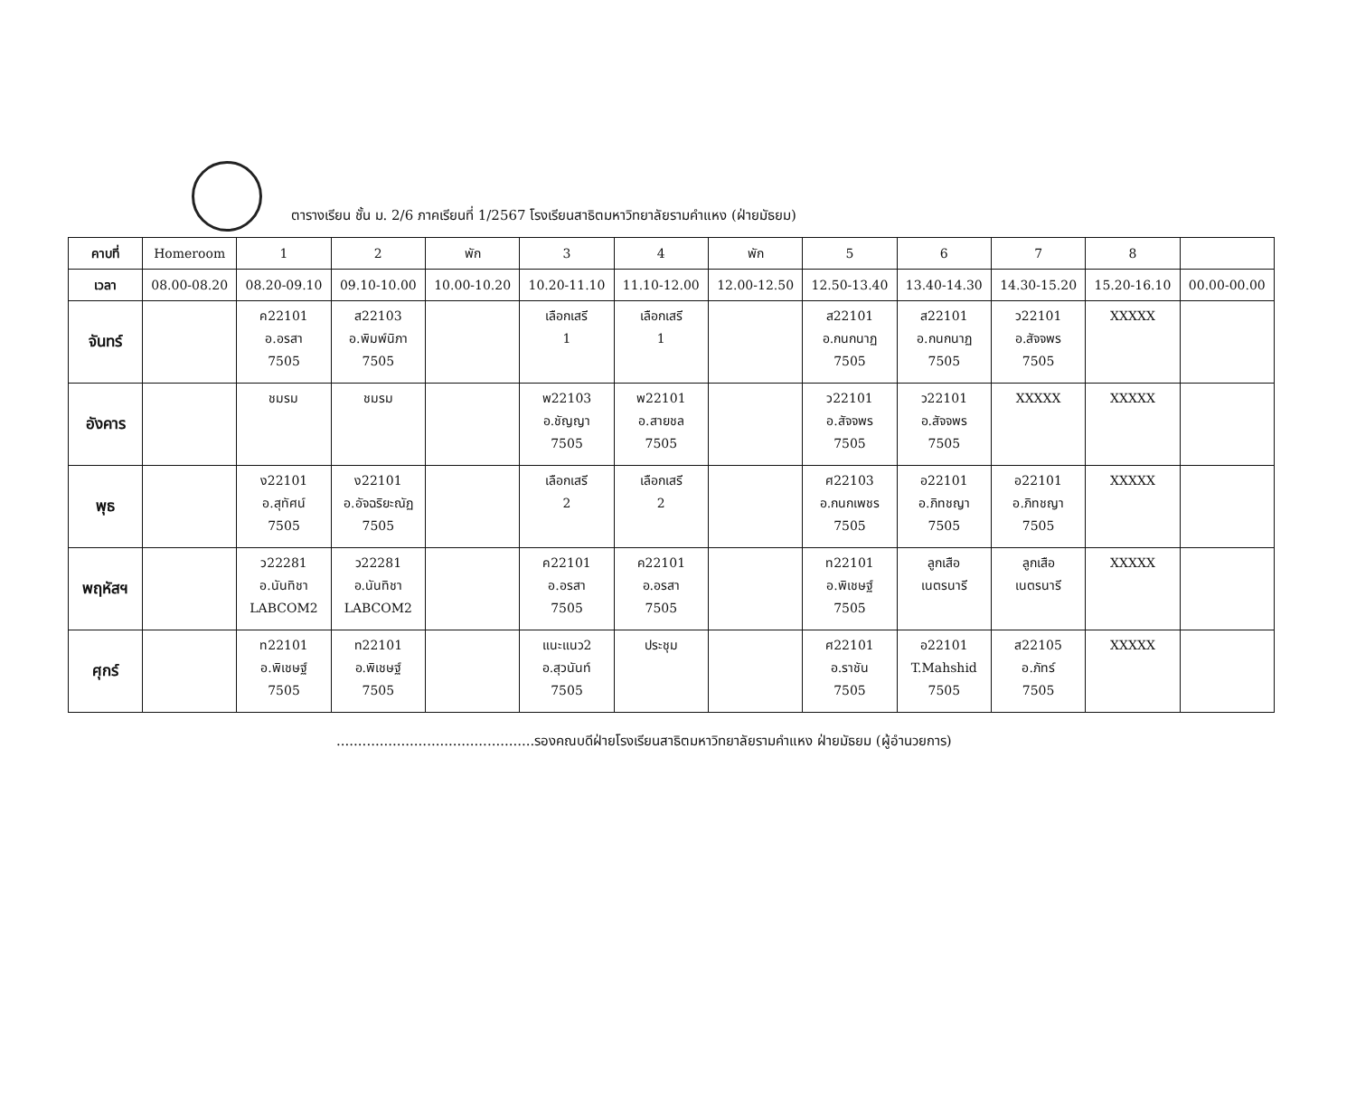ตารางเรียน ชั้น ม. 2/6 ภาคเรียนที่ 1/2567 โรงเรียนสาธิตมหาวิทยาลัยรามคำแหง (ฝ่ายมัธยม)
| คาบที่ | Homeroom | 1 | 2 | พัก | 3 | 4 | พัก | 5 | 6 | 7 | 8 | |
| --- | --- | --- | --- | --- | --- | --- | --- | --- | --- | --- | --- | --- |
| เวลา | 08.00-08.20 | 08.20-09.10 | 09.10-10.00 | 10.00-10.20 | 10.20-11.10 | 11.10-12.00 | 12.00-12.50 | 12.50-13.40 | 13.40-14.30 | 14.30-15.20 | 15.20-16.10 | 00.00-00.00 |
| จันทร์ | | ค22101 อ.อรสา 7505 | ส22103 อ.พิมพ์นิภา 7505 | | เลือกเสรี 1 | เลือกเสรี 1 | | ส22101 อ.กนกนาฏ 7505 | ส22101 อ.กนกนาฏ 7505 | ว22101 อ.สัจจพร 7505 | XXXXX | |
| อังคาร | | ชมรม | ชมรม | | พ22103 อ.ชัญญา 7505 | พ22101 อ.สายชล 7505 | | ว22101 อ.สัจจพร 7505 | ว22101 อ.สัจจพร 7505 | XXXXX | XXXXX | |
| พุธ | | ง22101 อ.สุทัศน์ 7505 | ง22101 อ.อัจฉริยะณัฏ 7505 | | เลือกเสรี 2 | เลือกเสรี 2 | | ศ22103 อ.กนกเพชร 7505 | อ22101 อ.ภิทชญา 7505 | อ22101 อ.ภิทชญา 7505 | XXXXX | |
| พฤหัสฯ | | ว22281 อ.นันทิชา LABCOM2 | ว22281 อ.นันทิชา LABCOM2 | | ค22101 อ.อรสา 7505 | ค22101 อ.อรสา 7505 | | ท22101 อ.พิเชษฐ์ 7505 | ลูกเสือ เนตรนารี | ลูกเสือ เนตรนารี | XXXXX | |
| ศุกร์ | | ท22101 อ.พิเชษฐ์ 7505 | ท22101 อ.พิเชษฐ์ 7505 | | แนะแนว2 อ.สุวนันท์ 7505 | ประชุม | | ศ22101 อ.ราชัน 7505 | อ22101 T.Mahshid 7505 | ส22105 อ.ภัทร์ 7505 | XXXXX | |
..............................................รองคณบดีฝ่ายโรงเรียนสาธิตมหาวิทยาลัยรามคำแหง ฝ่ายมัธยม (ผู้อำนวยการ)